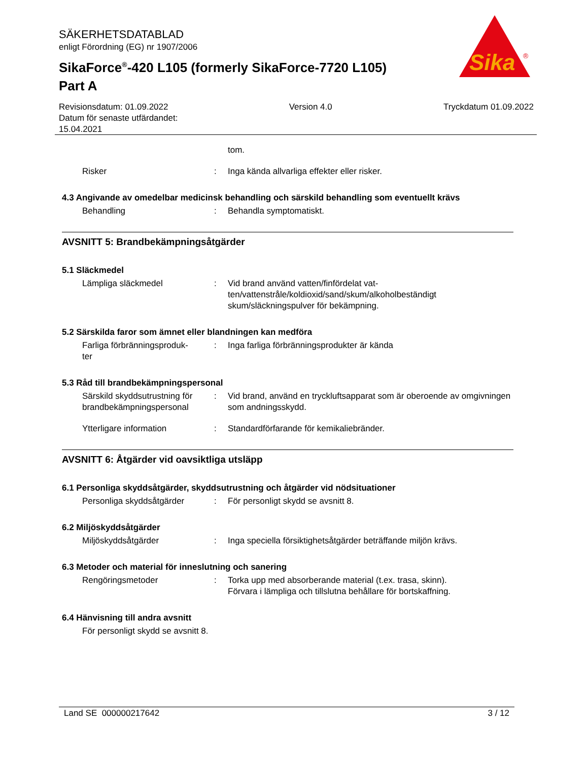SÄKERHETSDATABLAD
enligt Förordning (EG) nr 1907/2006
SikaForce<sup>®</sup>-420 L105 (formerly SikaForce-7720 L105)
Part A
Sika
®
Revisionsdatum: 01.09.2022
Datum för senaste utfärdandet:
15.04.2021
Version 4.0 Tryckdatum 01.09.2022
tom.
Risker : Inga kända allvarliga effekter eller risker.
4.3 Angivande av omedelbar medicinsk behandling och särskild behandling som eventuellt krävs
Behandling : Behandla symptomatiskt.
AVSNITT 5: Brandbekämpningsåtgärder
5.1 Släckmedel
Lämpliga släckmedel : Vid brand använd vatten/finfördelat vat-
ten/vattenstråle/koldioxid/sand/skum/alkoholbeständigt
skum/släckningspulver för bekämpning.
5.2 Särskilda faror som ämnet eller blandningen kan medföra
Farliga förbränningsproduk-
ter
: Inga farliga förbränningsprodukter är kända
5.3 Råd till brandbekämpningspersonal
Särskild skyddsutrustning för brandbekämpningspersonal
: Vid brand, använd en tryckluftsapparat som är oberoende av omgivningen som andningsskydd.
Ytterligare information : Standardförfarande för kemikaliebränder.
AVSNITT 6: Åtgärder vid oavsiktliga utsläpp
6.1 Personliga skyddsåtgärder, skyddsutrustning och åtgärder vid nödsituationer
Personliga skyddsåtgärder : För personligt skydd se avsnitt 8.
6.2 Miljöskyddsåtgärder
Miljöskyddsåtgärder : Inga speciella försiktighetsåtgärder beträffande miljön krävs.
6.3 Metoder och material för inneslutning och sanering
Rengöringsmetoder : Torka upp med absorberande material (t.ex. trasa, skinn).
Förvara i lämpliga och tillslutna behållare för bortskaffning.
6.4 Hänvisning till andra avsnitt
För personligt skydd se avsnitt 8.
Land SE 000000217642 3 / 12